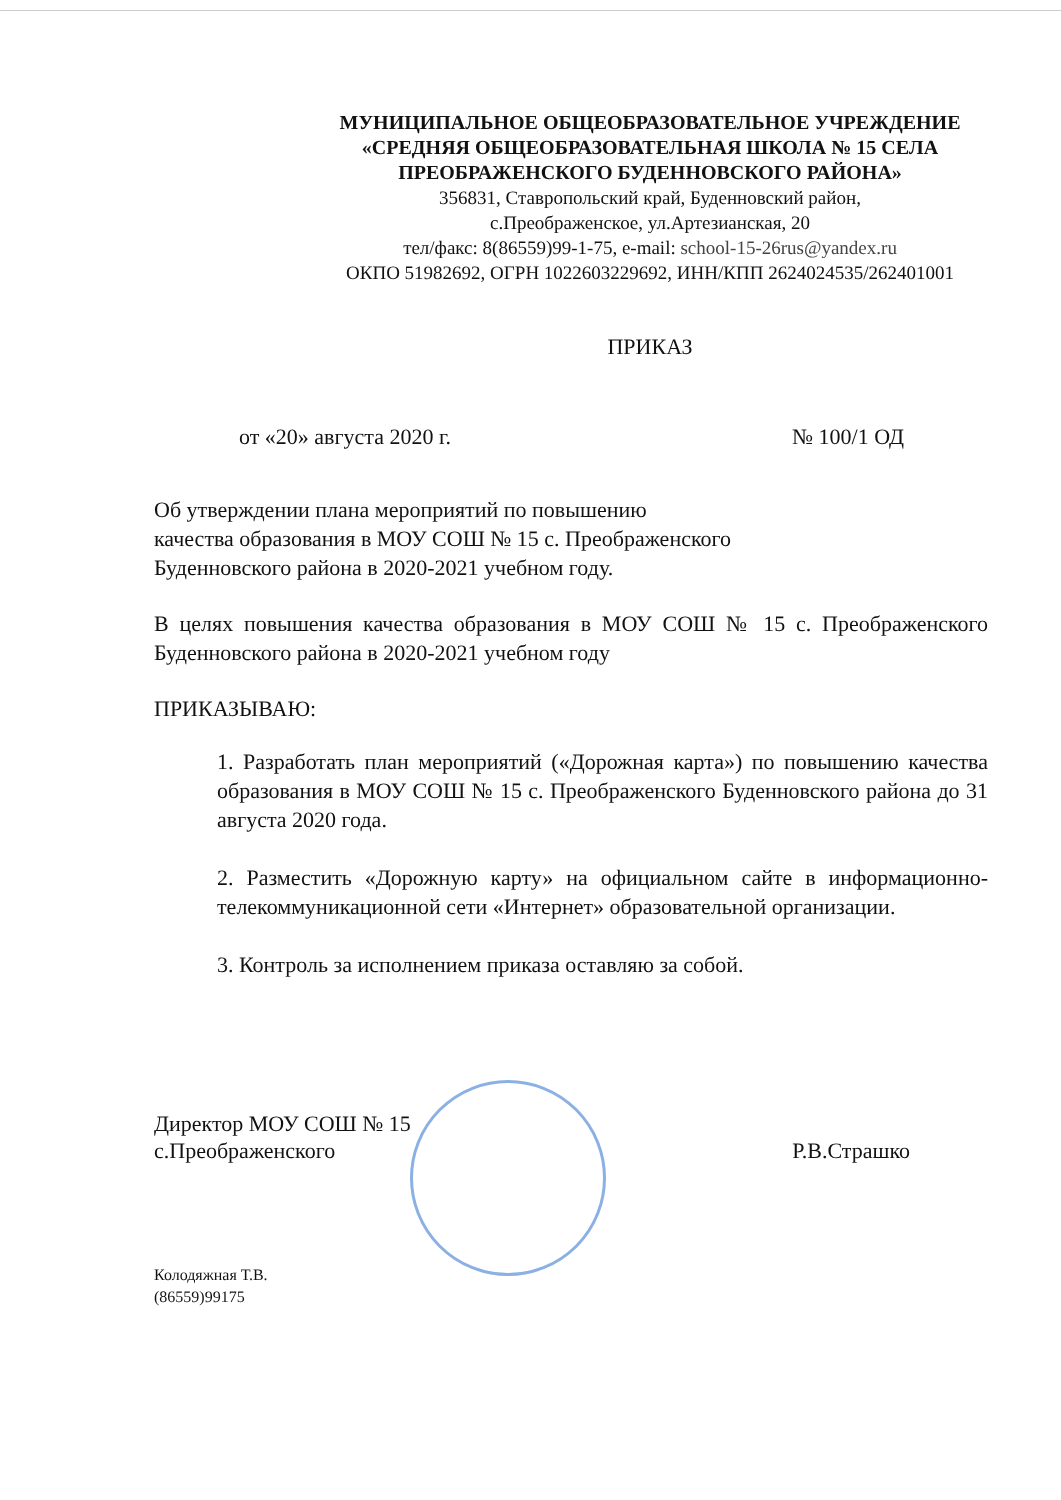МУНИЦИПАЛЬНОЕ ОБЩЕОБРАЗОВАТЕЛЬНОЕ УЧРЕЖДЕНИЕ
«СРЕДНЯЯ ОБЩЕОБРАЗОВАТЕЛЬНАЯ ШКОЛА № 15 СЕЛА
ПРЕОБРАЖЕНСКОГО БУДЕННОВСКОГО РАЙОНА»
356831, Ставропольский край, Буденновский район,
с.Преображенское, ул.Артезианская, 20
тел/факс: 8(86559)99-1-75, e-mail: school-15-26rus@yandex.ru
ОКПО 51982692, ОГРН 1022603229692, ИНН/КПП 2624024535/262401001
ПРИКАЗ
от «20» августа 2020 г. № 100/1 ОД
Об утверждении плана мероприятий по повышению
качества образования в МОУ СОШ № 15 с. Преображенского
Буденновского района в 2020-2021 учебном году.
В целях повышения качества образования в МОУ СОШ № 15 с. Преображенского Буденновского района в 2020-2021 учебном году
ПРИКАЗЫВАЮ:
1. Разработать план мероприятий («Дорожная карта») по повышению качества образования в МОУ СОШ № 15 с. Преображенского Буденновского района до 31 августа 2020 года.
2. Разместить «Дорожную карту» на официальном сайте в информационно-телекоммуникационной сети «Интернет» образовательной организации.
3. Контроль за исполнением приказа оставляю за собой.
Директор МОУ СОШ № 15
с.Преображенского Р.В.Страшко
Колодяжная Т.В.
(86559)99175